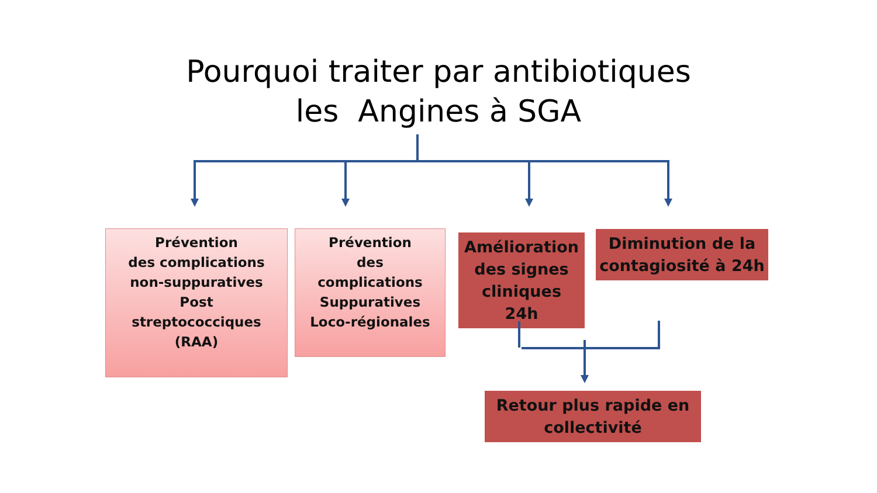Pourquoi traiter par antibiotiques
les Angines à SGA
Prévention
des complications
non-suppuratives
Post
streptococciques
(RAA)
Prévention
des
complications
Suppuratives
Loco-régionales
Amélioration
des signes
cliniques
24h
Diminution de la
contagiosité à 24h
Retour plus rapide en
collectivité